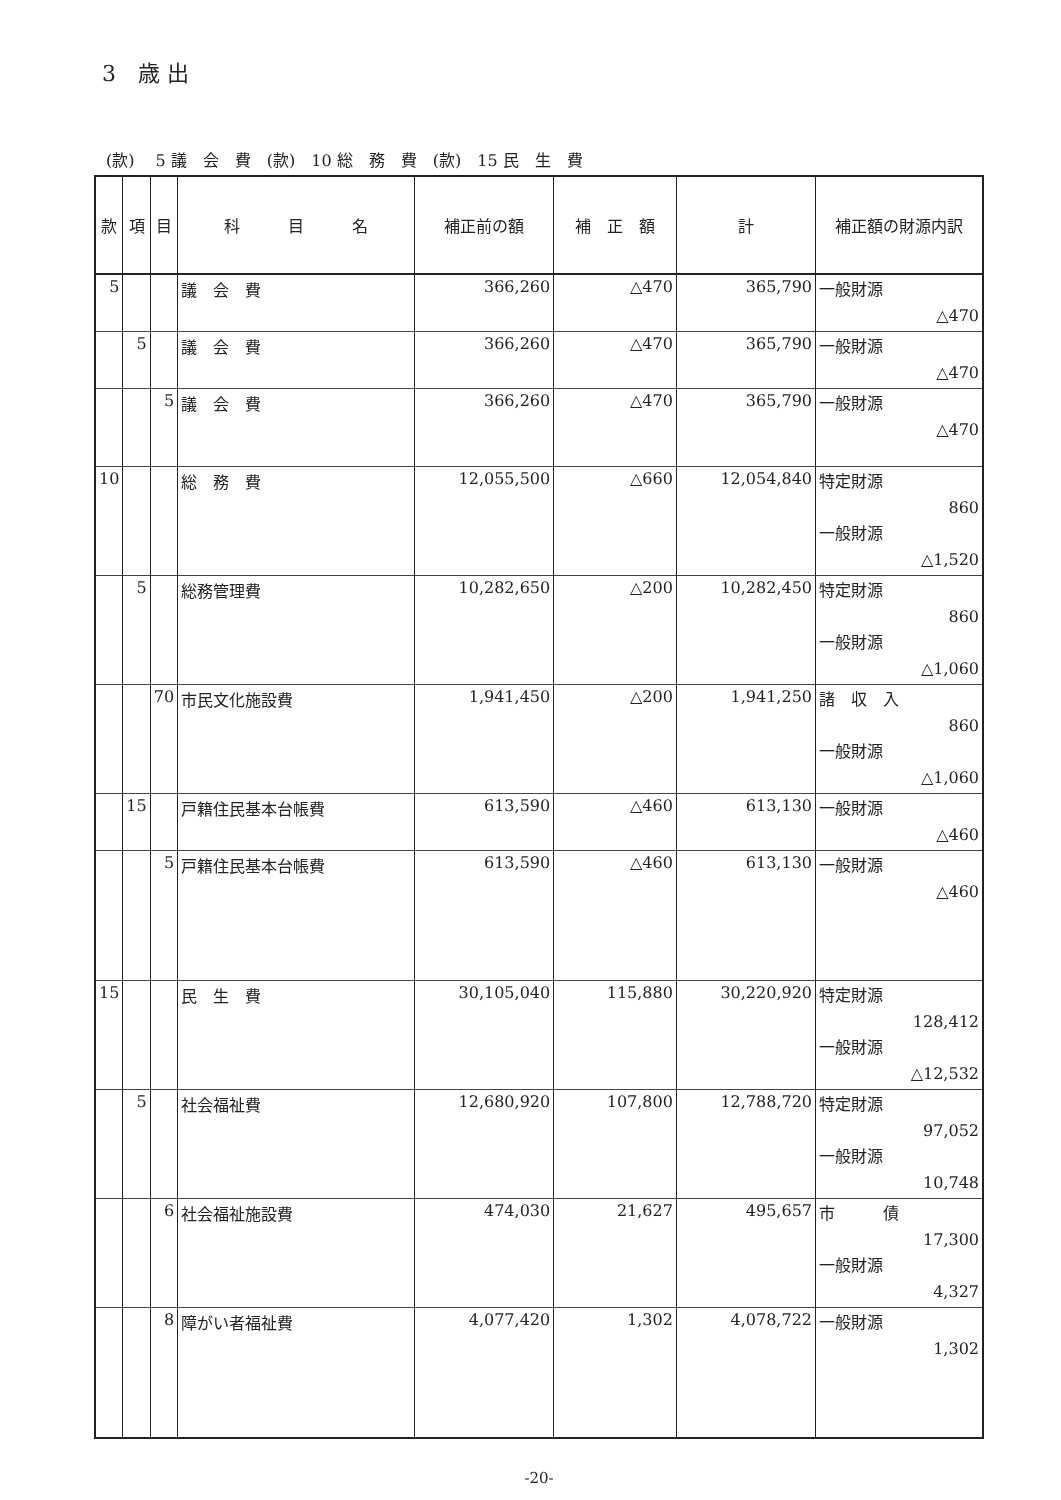3　歳 出
(款)　 5 議　会　費　(款)　10 総　務　費　(款)　15 民　生　費
| 款 | 項 | 目 | 科 目 名 | 補正前の額 | 補 正 額 | 計 | 補正額の財源内訳 |
| --- | --- | --- | --- | --- | --- | --- | --- |
| 5 | | | 議 会 費 | 366,260 | △470 | 365,790 | 一般財源 △470 |
| | 5 | | 議 会 費 | 366,260 | △470 | 365,790 | 一般財源 △470 |
| | | 5 | 議 会 費 | 366,260 | △470 | 365,790 | 一般財源 △470 |
| 10 | | | 総 務 費 | 12,055,500 | △660 | 12,054,840 | 特定財源 860 一般財源 △1,520 |
| | 5 | | 総務管理費 | 10,282,650 | △200 | 10,282,450 | 特定財源 860 一般財源 △1,060 |
| | | 70 | 市民文化施設費 | 1,941,450 | △200 | 1,941,250 | 諸 収 入 860 一般財源 △1,060 |
| | 15 | | 戸籍住民基本台帳費 | 613,590 | △460 | 613,130 | 一般財源 △460 |
| | | 5 | 戸籍住民基本台帳費 | 613,590 | △460 | 613,130 | 一般財源 △460 |
| 15 | | | 民 生 費 | 30,105,040 | 115,880 | 30,220,920 | 特定財源 128,412 一般財源 △12,532 |
| | 5 | | 社会福祉費 | 12,680,920 | 107,800 | 12,788,720 | 特定財源 97,052 一般財源 10,748 |
| | | 6 | 社会福祉施設費 | 474,030 | 21,627 | 495,657 | 市 債 17,300 一般財源 4,327 |
| | | 8 | 障がい者福祉費 | 4,077,420 | 1,302 | 4,078,722 | 一般財源 1,302 |
-20-